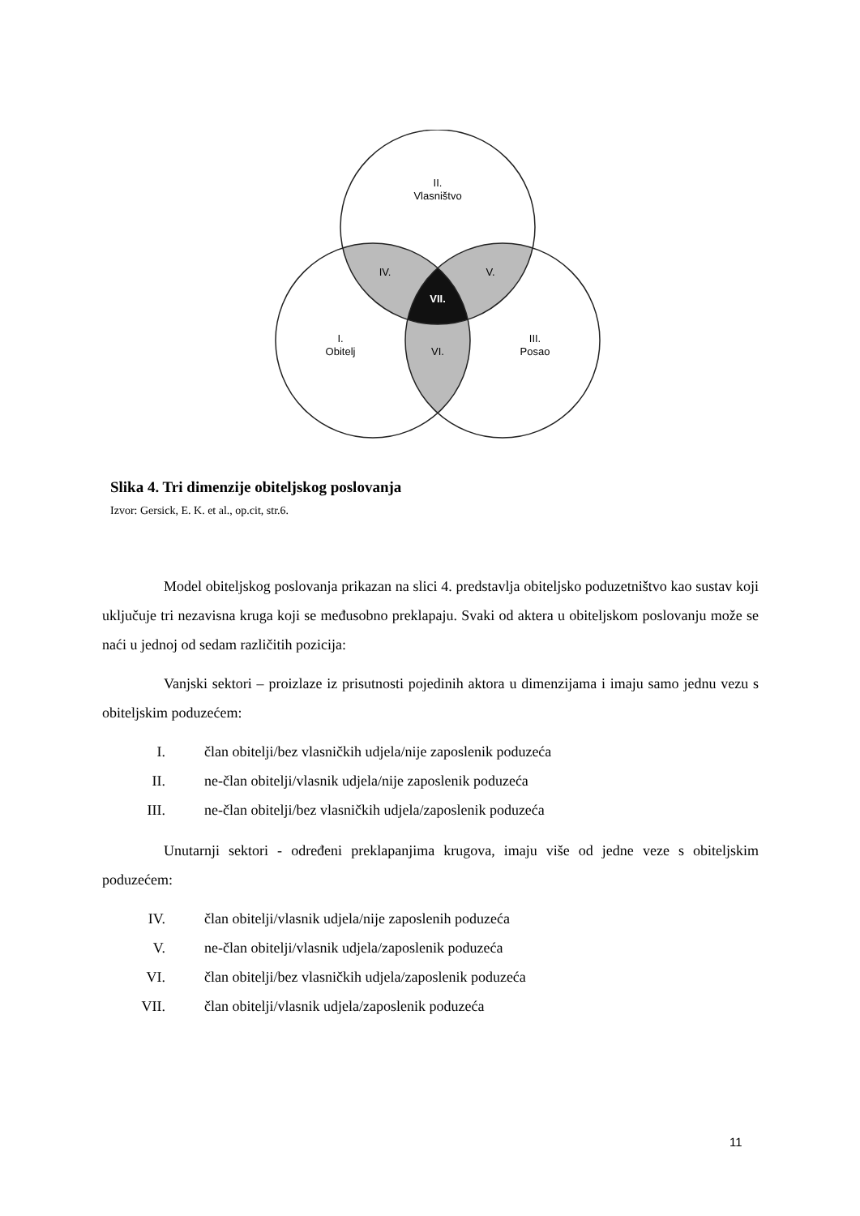II.
Vlasništvo
IV.
V.
VII.
I.
Obitelj
VI.
III.
Posao
Slika 4. Tri dimenzije obiteljskog poslovanja
Izvor: Gersick, E. K. et al., op.cit, str.6.
Model obiteljskog poslovanja prikazan na slici 4. predstavlja obiteljsko poduzetništvo kao sustav koji uključuje tri nezavisna kruga koji se međusobno preklapaju. Svaki od aktera u obiteljskom poslovanju može se naći u jednoj od sedam različitih pozicija:
Vanjski sektori – proizlaze iz prisutnosti pojedinih aktora u dimenzijama i imaju samo jednu vezu s obiteljskim poduzećem:
I. član obitelji/bez vlasničkih udjela/nije zaposlenik poduzeća
II. ne-član obitelji/vlasnik udjela/nije zaposlenik poduzeća
III. ne-član obitelji/bez vlasničkih udjela/zaposlenik poduzeća
Unutarnji sektori - određeni preklapanjima krugova, imaju više od jedne veze s obiteljskim poduzećem:
IV. član obitelji/vlasnik udjela/nije zaposlenih poduzeća
V. ne-član obitelji/vlasnik udjela/zaposlenik poduzeća
VI. član obitelji/bez vlasničkih udjela/zaposlenik poduzeća
VII. član obitelji/vlasnik udjela/zaposlenik poduzeća
11